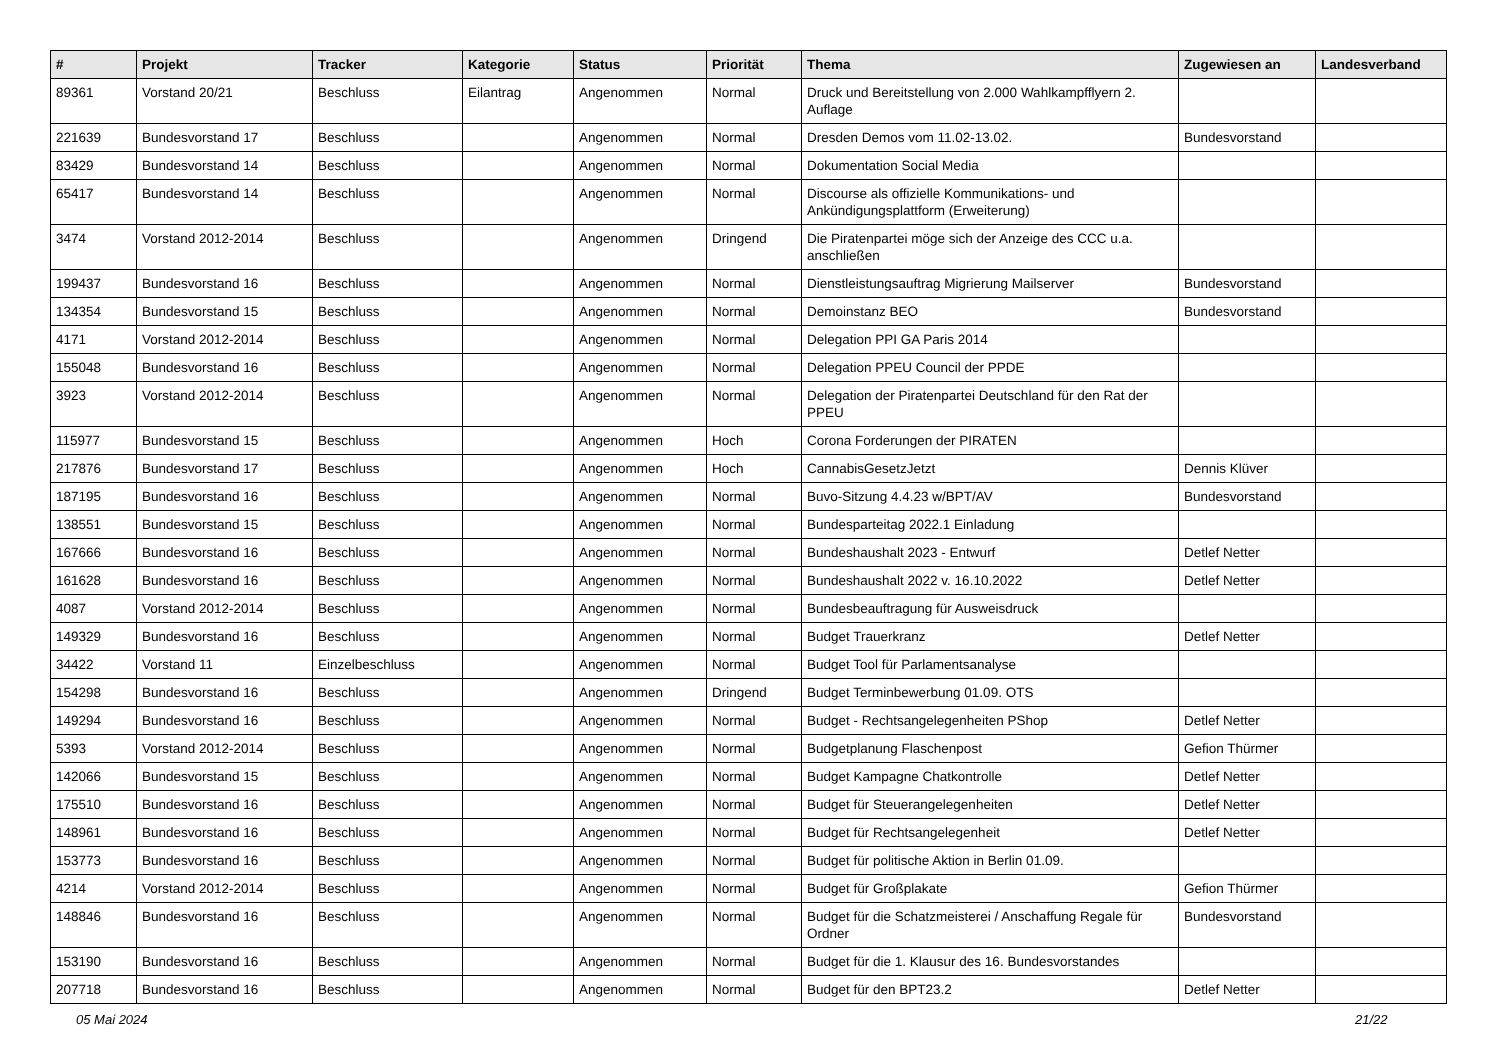| # | Projekt | Tracker | Kategorie | Status | Priorität | Thema | Zugewiesen an | Landesverband |
| --- | --- | --- | --- | --- | --- | --- | --- | --- |
| 89361 | Vorstand 20/21 | Beschluss | Eilantrag | Angenommen | Normal | Druck und Bereitstellung von 2.000 Wahlkampfflyern 2. Auflage | | |
| 221639 | Bundesvorstand 17 | Beschluss | | Angenommen | Normal | Dresden Demos vom 11.02-13.02. | Bundesvorstand | |
| 83429 | Bundesvorstand 14 | Beschluss | | Angenommen | Normal | Dokumentation Social Media | | |
| 65417 | Bundesvorstand 14 | Beschluss | | Angenommen | Normal | Discourse als offizielle Kommunikations- und Ankündigungsplattform (Erweiterung) | | |
| 3474 | Vorstand 2012-2014 | Beschluss | | Angenommen | Dringend | Die Piratenpartei möge sich der Anzeige des CCC u.a. anschließen | | |
| 199437 | Bundesvorstand 16 | Beschluss | | Angenommen | Normal | Dienstleistungsauftrag Migrierung Mailserver | Bundesvorstand | |
| 134354 | Bundesvorstand 15 | Beschluss | | Angenommen | Normal | Demoinstanz BEO | Bundesvorstand | |
| 4171 | Vorstand 2012-2014 | Beschluss | | Angenommen | Normal | Delegation PPI GA Paris 2014 | | |
| 155048 | Bundesvorstand 16 | Beschluss | | Angenommen | Normal | Delegation PPEU Council der PPDE | | |
| 3923 | Vorstand 2012-2014 | Beschluss | | Angenommen | Normal | Delegation der Piratenpartei Deutschland für den Rat der PPEU | | |
| 115977 | Bundesvorstand 15 | Beschluss | | Angenommen | Hoch | Corona Forderungen der PIRATEN | | |
| 217876 | Bundesvorstand 17 | Beschluss | | Angenommen | Hoch | CannabisGesetzJetzt | Dennis Klüver | |
| 187195 | Bundesvorstand 16 | Beschluss | | Angenommen | Normal | Buvo-Sitzung 4.4.23 w/BPT/AV | Bundesvorstand | |
| 138551 | Bundesvorstand 15 | Beschluss | | Angenommen | Normal | Bundesparteitag 2022.1 Einladung | | |
| 167666 | Bundesvorstand 16 | Beschluss | | Angenommen | Normal | Bundeshaushalt 2023 - Entwurf | Detlef Netter | |
| 161628 | Bundesvorstand 16 | Beschluss | | Angenommen | Normal | Bundeshaushalt 2022 v. 16.10.2022 | Detlef Netter | |
| 4087 | Vorstand 2012-2014 | Beschluss | | Angenommen | Normal | Bundesbeauftragung für Ausweisdruck | | |
| 149329 | Bundesvorstand 16 | Beschluss | | Angenommen | Normal | Budget Trauerkranz | Detlef Netter | |
| 34422 | Vorstand 11 | Einzelbeschluss | | Angenommen | Normal | Budget Tool für Parlamentsanalyse | | |
| 154298 | Bundesvorstand 16 | Beschluss | | Angenommen | Dringend | Budget Terminbewerbung 01.09. OTS | | |
| 149294 | Bundesvorstand 16 | Beschluss | | Angenommen | Normal | Budget - Rechtsangelegenheiten PShop | Detlef Netter | |
| 5393 | Vorstand 2012-2014 | Beschluss | | Angenommen | Normal | Budgetplanung Flaschenpost | Gefion Thürmer | |
| 142066 | Bundesvorstand 15 | Beschluss | | Angenommen | Normal | Budget Kampagne Chatkontrolle | Detlef Netter | |
| 175510 | Bundesvorstand 16 | Beschluss | | Angenommen | Normal | Budget für Steuerangelegenheiten | Detlef Netter | |
| 148961 | Bundesvorstand 16 | Beschluss | | Angenommen | Normal | Budget für Rechtsangelegenheit | Detlef Netter | |
| 153773 | Bundesvorstand 16 | Beschluss | | Angenommen | Normal | Budget für politische Aktion in Berlin 01.09. | | |
| 4214 | Vorstand 2012-2014 | Beschluss | | Angenommen | Normal | Budget für Großplakate | Gefion Thürmer | |
| 148846 | Bundesvorstand 16 | Beschluss | | Angenommen | Normal | Budget für die Schatzmeisterei / Anschaffung Regale für Ordner | Bundesvorstand | |
| 153190 | Bundesvorstand 16 | Beschluss | | Angenommen | Normal | Budget für die 1. Klausur des 16. Bundesvorstandes | | |
| 207718 | Bundesvorstand 16 | Beschluss | | Angenommen | Normal | Budget für den BPT23.2 | Detlef Netter | |
05 Mai 2024 21/22